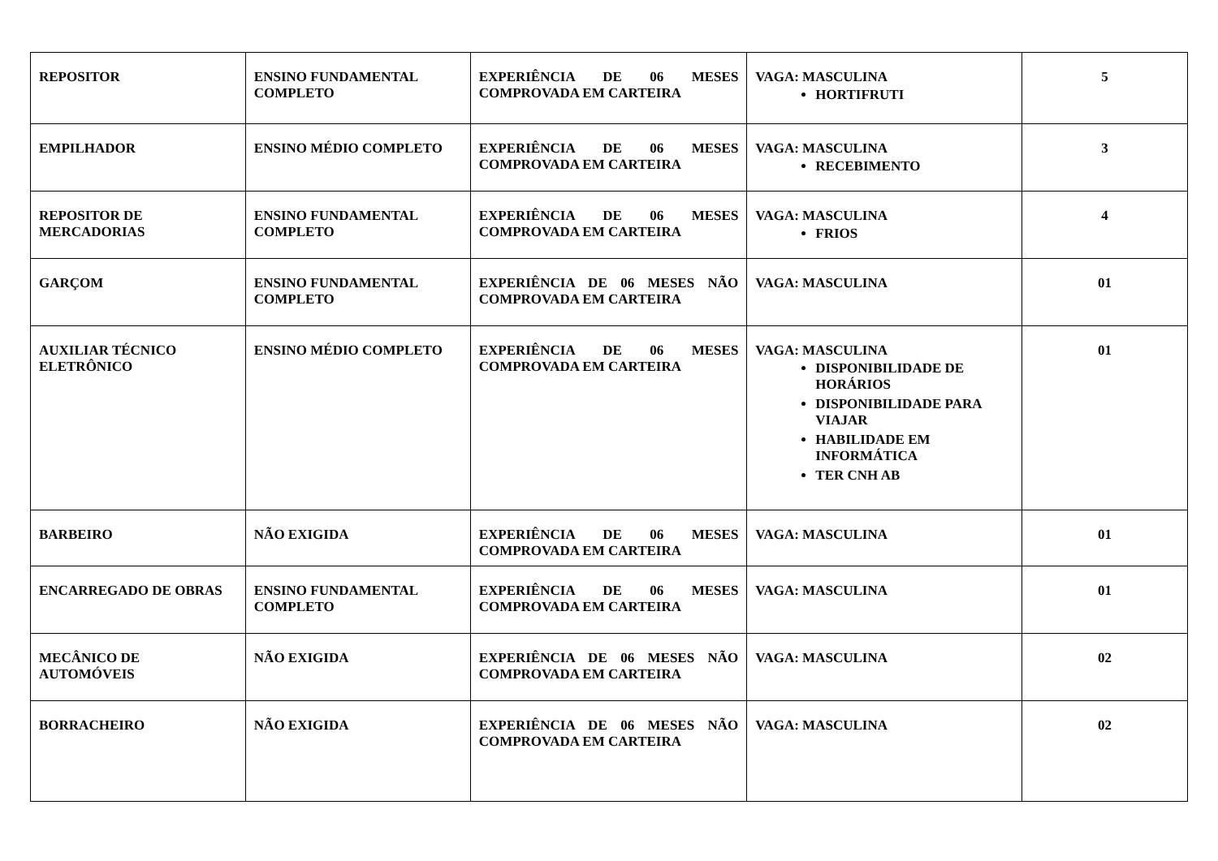| REPOSITOR | ENSINO FUNDAMENTAL COMPLETO | EXPERIÊNCIA DE 06 MESES COMPROVADA EM CARTEIRA | VAGA: MASCULINA HORTIFRUTI | 5 |
| EMPILHADOR | ENSINO MÉDIO COMPLETO | EXPERIÊNCIA DE 06 MESES COMPROVADA EM CARTEIRA | VAGA: MASCULINA RECEBIMENTO | 3 |
| REPOSITOR DE MERCADORIAS | ENSINO FUNDAMENTAL COMPLETO | EXPERIÊNCIA DE 06 MESES COMPROVADA EM CARTEIRA | VAGA: MASCULINA FRIOS | 4 |
| GARÇOM | ENSINO FUNDAMENTAL COMPLETO | EXPERIÊNCIA DE 06 MESES NÃO COMPROVADA EM CARTEIRA | VAGA: MASCULINA | 01 |
| AUXILIAR TÉCNICO ELETRÔNICO | ENSINO MÉDIO COMPLETO | EXPERIÊNCIA DE 06 MESES COMPROVADA EM CARTEIRA | VAGA: MASCULINA DISPONIBILIDADE DE HORÁRIOS DISPONIBILIDADE PARA VIAJAR HABILIDADE EM INFORMÁTICA TER CNH AB | 01 |
| BARBEIRO | NÃO EXIGIDA | EXPERIÊNCIA DE 06 MESES COMPROVADA EM CARTEIRA | VAGA: MASCULINA | 01 |
| ENCARREGADO DE OBRAS | ENSINO FUNDAMENTAL COMPLETO | EXPERIÊNCIA DE 06 MESES COMPROVADA EM CARTEIRA | VAGA: MASCULINA | 01 |
| MECÂNICO DE AUTOMÓVEIS | NÃO EXIGIDA | EXPERIÊNCIA DE 06 MESES NÃO COMPROVADA EM CARTEIRA | VAGA: MASCULINA | 02 |
| BORRACHEIRO | NÃO EXIGIDA | EXPERIÊNCIA DE 06 MESES NÃO COMPROVADA EM CARTEIRA | VAGA: MASCULINA | 02 |